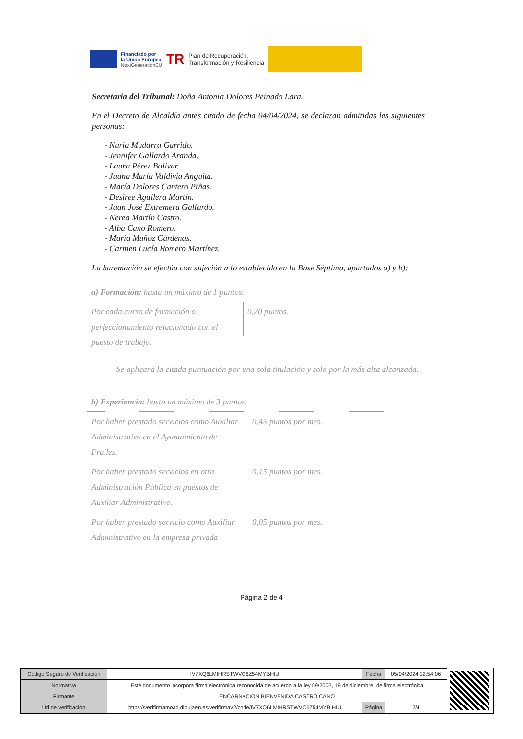Financiado por
la Unión Europea
NextGenerationEU
TR
Plan de Recuperación,
Transformación y Resiliencia
Secretaria del Tribunal: Doña Antonia Dolores Peinado Lara.
En el Decreto de Alcaldía antes citado de fecha 04/04/2024, se declaran admitidas las siguientes personas:
- Nuria Mudarra Garrido.
- Jennifer Gallardo Aranda.
- Laura Pérez Bolivar.
- Juana María Valdivia Anguita.
- María Dolores Cantero Piñas.
- Desiree Aguilera Martín.
- Juan José Extremera Gallardo.
- Nerea Martín Castro.
- Alba Cano Romero.
- María Muñoz Cárdenas.
- Carmen Lucía Romero Martínez.
La baremación se efectúa con sujeción a lo establecido en la Base Séptima, apartados a) y b):
| a) Formación: hasta un máximo de 1 puntos. | |
| Por cada curso de formación o perfeccionamiento relacionado con el puesto de trabajo. | 0,20 puntos. |
Se aplicará la citada puntuación por una sola titulación y solo por la más alta alcanzada.
| b) Experiencia: hasta un máximo de 3 puntos. | |
| Por haber prestado servicios como Auxiliar Administrativo en el Ayuntamiento de Frailes. | 0,45 puntos por mes. |
| Por haber prestado servicios en otra Administración Pública en puestos de Auxiliar Administrativo. | 0,15 puntos por mes. |
| Por haber prestado servicio como Auxiliar Administrativo en la empresa privada | 0,05 puntos por mes. |
Página 2 de 4
| Código Seguro de Verificación | IV7XQ6LMIHRSTWVC6Z54MYBHIU | Fecha | 05/04/2024 12:54:06 |
| Normativa | Este documento incorpora firma electrónica reconocida de acuerdo a la ley 59/2003, 19 de diciembre, de firma electrónica | | |
| Firmante | ENCARNACION BIENVENIDA CASTRO CANO | | |
| Url de verificación | https://verifirmamoad.dipujaen.es/verifirmav2/code/IV7XQ6LMIHRSTWVC6Z54MYB HIU | Página | 2/4 |